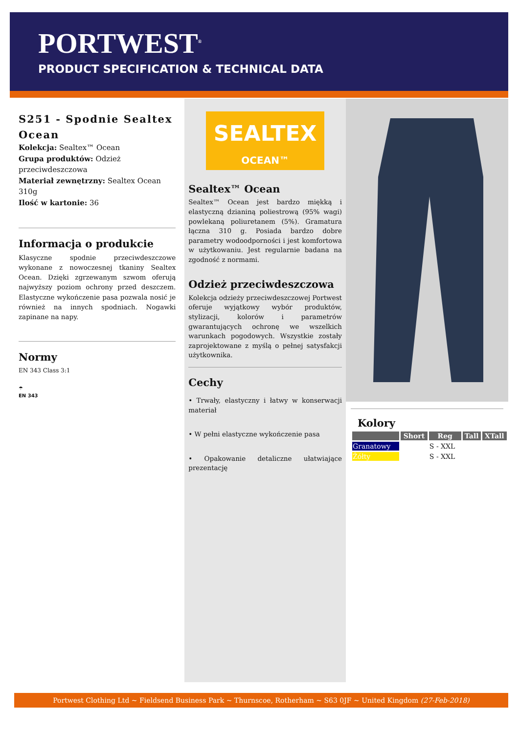PORTWEST<sup>®</sup>
PRODUCT SPECIFICATION & TECHNICAL DATA
S251 - Spodnie Sealtex Ocean
Kolekcja: Sealtex™ Ocean
Grupa produktów: Odzież przeciwdeszczowa
Materiał zewnętrzny: Sealtex Ocean 310g
Ilość w kartonie: 36
Informacja o produkcie
Klasyczne spodnie przeciwdeszczowe wykonane z nowoczesnej tkaniny Sealtex Ocean. Dzięki zgrzewanym szwom oferują najwyższy poziom ochrony przed deszczem. Elastyczne wykończenie pasa pozwala nosić je również na innych spodniach. Nogawki zapinane na napy.
Normy
EN 343 Class 3:1
☂
EN 343
SEALTEX
OCEAN™
Sealtex™ Ocean
Sealtex™ Ocean jest bardzo miękką i elastyczną dzianiną poliestrową (95% wagi) powlekaną poliuretanem (5%). Gramatura łączna 310 g. Posiada bardzo dobre parametry wodoodporności i jest komfortowa w użytkowaniu. Jest regularnie badana na zgodność z normami.
Odzież przeciwdeszczowa
Kolekcja odzieży przeciwdeszczowej Portwest oferuje wyjątkowy wybór produktów, stylizacji, kolorów i parametrów gwarantujących ochronę we wszelkich warunkach pogodowych. Wszystkie zostały zaprojektowane z myślą o pełnej satysfakcji użytkownika.
Cechy
• Trwały, elastyczny i łatwy w konserwacji materiał
• W pełni elastyczne wykończenie pasa
• Opakowanie detaliczne ułatwiające prezentację
Kolory
| | Short | Reg | Tall | XTall |
| --- | --- | --- | --- | --- |
| Granatowy | | S - XXL | | |
| Żółty | | S - XXL | | |
Portwest Clothing Ltd ~ Fieldsend Business Park ~ Thurnscoe, Rotherham ~ S63 0JF ~ United Kingdom (27-Feb-2018)